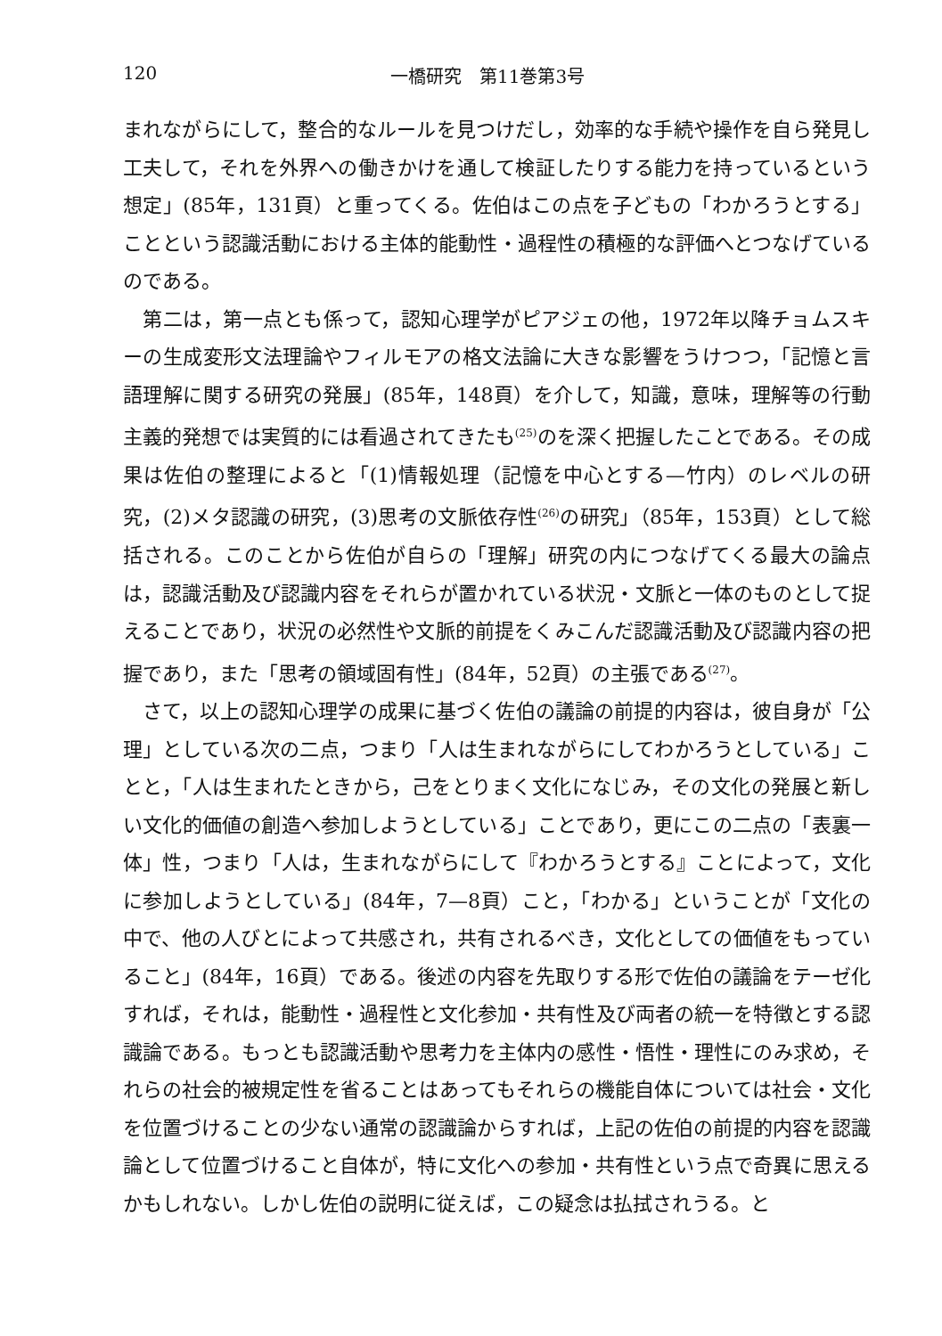120 一橋研究　第11巻第3号
まれながらにして，整合的なルールを見つけだし，効率的な手続や操作を自ら発見し工夫して，それを外界への働きかけを通して検証したりする能力を持っているという想定」(85年，131頁）と重ってくる。佐伯はこの点を子どもの「わかろうとする」ことという認識活動における主体的能動性・過程性の積極的な評価へとつなげているのである。
第二は，第一点とも係って，認知心理学がピアジェの他，1972年以降チョムスキーの生成変形文法理論やフィルモアの格文法論に大きな影響をうけつつ，「記憶と言語理解に関する研究の発展」(85年，148頁）を介して，知識，意味，理解等の行動主義的発想では実質的には看過されてきたも<sup>(25)</sup>のを深く把握したことである。その成果は佐伯の整理によると「(1)情報処理（記憶を中心とする—竹内）のレベルの研究，(2)メタ認識の研究，(3)思考の文脈依存性<sup>(26)</sup>の研究」（85年，153頁）として総括される。このことから佐伯が自らの「理解」研究の内につなげてくる最大の論点は，認識活動及び認識内容をそれらが置かれている状況・文脈と一体のものとして捉えることであり，状況の必然性や文脈的前提をくみこんだ認識活動及び認識内容の把握であり，また「思考の領域固有性」(84年，52頁）の主張である<sup>(27)</sup>。
さて，以上の認知心理学の成果に基づく佐伯の議論の前提的内容は，彼自身が「公理」としている次の二点，つまり「人は生まれながらにしてわかろうとしている」ことと，「人は生まれたときから，己をとりまく文化になじみ，その文化の発展と新しい文化的価値の創造へ参加しようとしている」ことであり，更にこの二点の「表裏一体」性，つまり「人は，生まれながらにして『わかろうとする』ことによって，文化に参加しようとしている」(84年，7—8頁）こと，「わかる」ということが「文化の中で、他の人びとによって共感され，共有されるべき，文化としての価値をもっていること」(84年，16頁）である。後述の内容を先取りする形で佐伯の議論をテーゼ化すれば，それは，能動性・過程性と文化参加・共有性及び両者の統一を特徴とする認識論である。もっとも認識活動や思考力を主体内の感性・悟性・理性にのみ求め，それらの社会的被規定性を省ることはあってもそれらの機能自体については社会・文化を位置づけることの少ない通常の認識論からすれば，上記の佐伯の前提的内容を認識論として位置づけること自体が，特に文化への参加・共有性という点で奇異に思えるかもしれない。しかし佐伯の説明に従えば，この疑念は払拭されうる。と